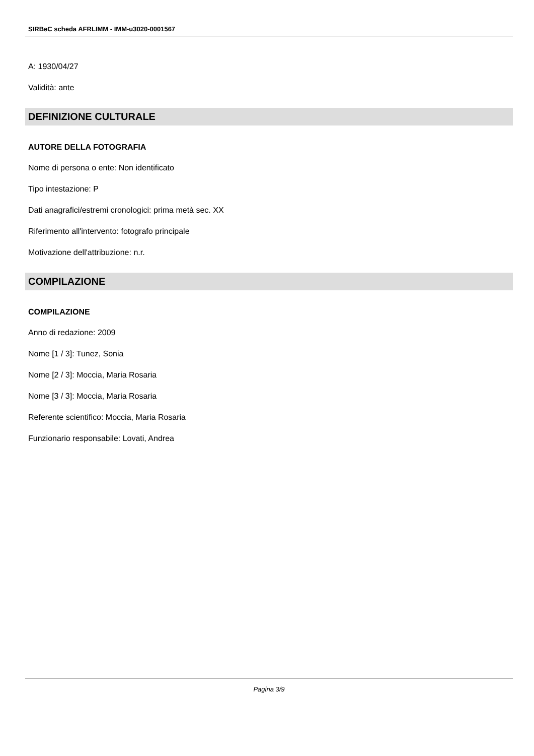SIRBeC scheda AFRLIMM - IMM-u3020-0001567
A: 1930/04/27
Validità: ante
DEFINIZIONE CULTURALE
AUTORE DELLA FOTOGRAFIA
Nome di persona o ente: Non identificato
Tipo intestazione: P
Dati anagrafici/estremi cronologici: prima metà sec. XX
Riferimento all'intervento: fotografo principale
Motivazione dell'attribuzione: n.r.
COMPILAZIONE
COMPILAZIONE
Anno di redazione: 2009
Nome [1 / 3]: Tunez, Sonia
Nome [2 / 3]: Moccia, Maria Rosaria
Nome [3 / 3]: Moccia, Maria Rosaria
Referente scientifico: Moccia, Maria Rosaria
Funzionario responsabile: Lovati, Andrea
Pagina 3/9